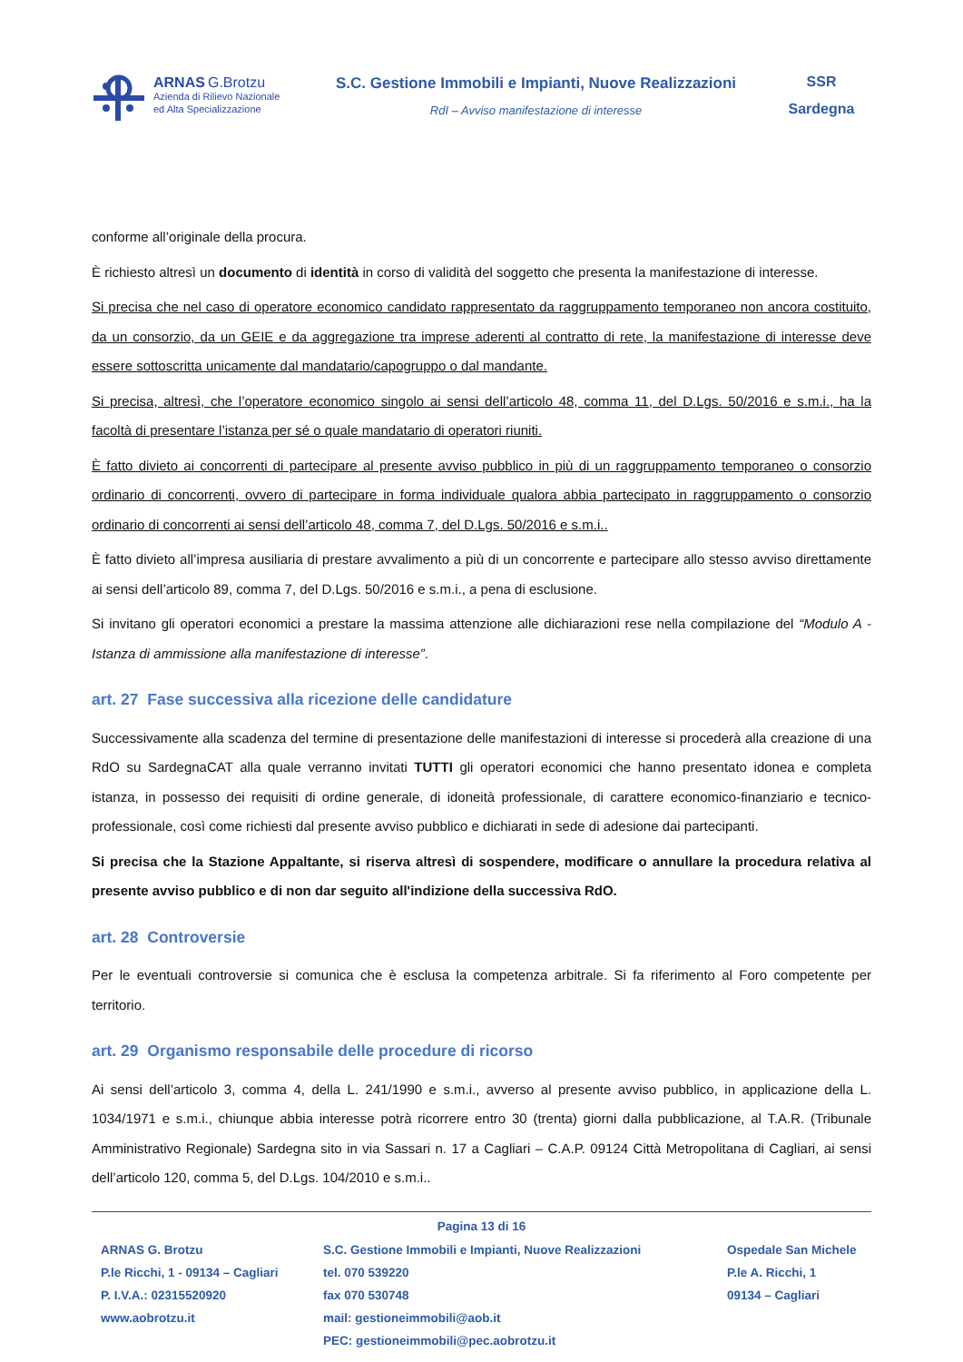ARNAS G.Brotzu
Azienda di Rilievo Nazionale
ed Alta Specializzazione
S.C. Gestione Immobili e Impianti, Nuove Realizzazioni
RdI – Avviso manifestazione di interesse
SSR
Sardegna
conforme all’originale della procura.
È richiesto altresì un documento di identità in corso di validità del soggetto che presenta la manifestazione di interesse.
Si precisa che nel caso di operatore economico candidato rappresentato da raggruppamento temporaneo non ancora costituito, da un consorzio, da un GEIE e da aggregazione tra imprese aderenti al contratto di rete, la manifestazione di interesse deve essere sottoscritta unicamente dal mandatario/capogruppo o dal mandante.
Si precisa, altresì, che l’operatore economico singolo ai sensi dell’articolo 48, comma 11, del D.Lgs. 50/2016 e s.m.i., ha la facoltà di presentare l’istanza per sé o quale mandatario di operatori riuniti.
È fatto divieto ai concorrenti di partecipare al presente avviso pubblico in più di un raggruppamento temporaneo o consorzio ordinario di concorrenti, ovvero di partecipare in forma individuale qualora abbia partecipato in raggruppamento o consorzio ordinario di concorrenti ai sensi dell’articolo 48, comma 7, del D.Lgs. 50/2016 e s.m.i..
È fatto divieto all’impresa ausiliaria di prestare avvalimento a più di un concorrente e partecipare allo stesso avviso direttamente ai sensi dell’articolo 89, comma 7, del D.Lgs. 50/2016 e s.m.i., a pena di esclusione.
Si invitano gli operatori economici a prestare la massima attenzione alle dichiarazioni rese nella compilazione del “Modulo A - Istanza di ammissione alla manifestazione di interesse”.
art. 27 Fase successiva alla ricezione delle candidature
Successivamente alla scadenza del termine di presentazione delle manifestazioni di interesse si procederà alla creazione di una RdO su SardegnaCAT alla quale verranno invitati TUTTI gli operatori economici che hanno presentato idonea e completa istanza, in possesso dei requisiti di ordine generale, di idoneità professionale, di carattere economico-finanziario e tecnico-professionale, così come richiesti dal presente avviso pubblico e dichiarati in sede di adesione dai partecipanti.
Si precisa che la Stazione Appaltante, si riserva altresì di sospendere, modificare o annullare la procedura relativa al presente avviso pubblico e di non dar seguito all'indizione della successiva RdO.
art. 28 Controversie
Per le eventuali controversie si comunica che è esclusa la competenza arbitrale. Si fa riferimento al Foro competente per territorio.
art. 29 Organismo responsabile delle procedure di ricorso
Ai sensi dell’articolo 3, comma 4, della L. 241/1990 e s.m.i., avverso al presente avviso pubblico, in applicazione della L. 1034/1971 e s.m.i., chiunque abbia interesse potrà ricorrere entro 30 (trenta) giorni dalla pubblicazione, al T.A.R. (Tribunale Amministrativo Regionale) Sardegna sito in via Sassari n. 17 a Cagliari – C.A.P. 09124 Città Metropolitana di Cagliari, ai sensi dell’articolo 120, comma 5, del D.Lgs. 104/2010 e s.m.i..
Pagina 13 di 16
ARNAS G. Brotzu
P.le Ricchi, 1 - 09134 – Cagliari
P. I.V.A.: 02315520920
www.aobrotzu.it
S.C. Gestione Immobili e Impianti, Nuove Realizzazioni
tel. 070 539220
fax 070 530748
mail: gestioneimmobili@aob.it
PEC: gestioneimmobili@pec.aobrotzu.it
Ospedale San Michele
P.le A. Ricchi, 1
09134 – Cagliari